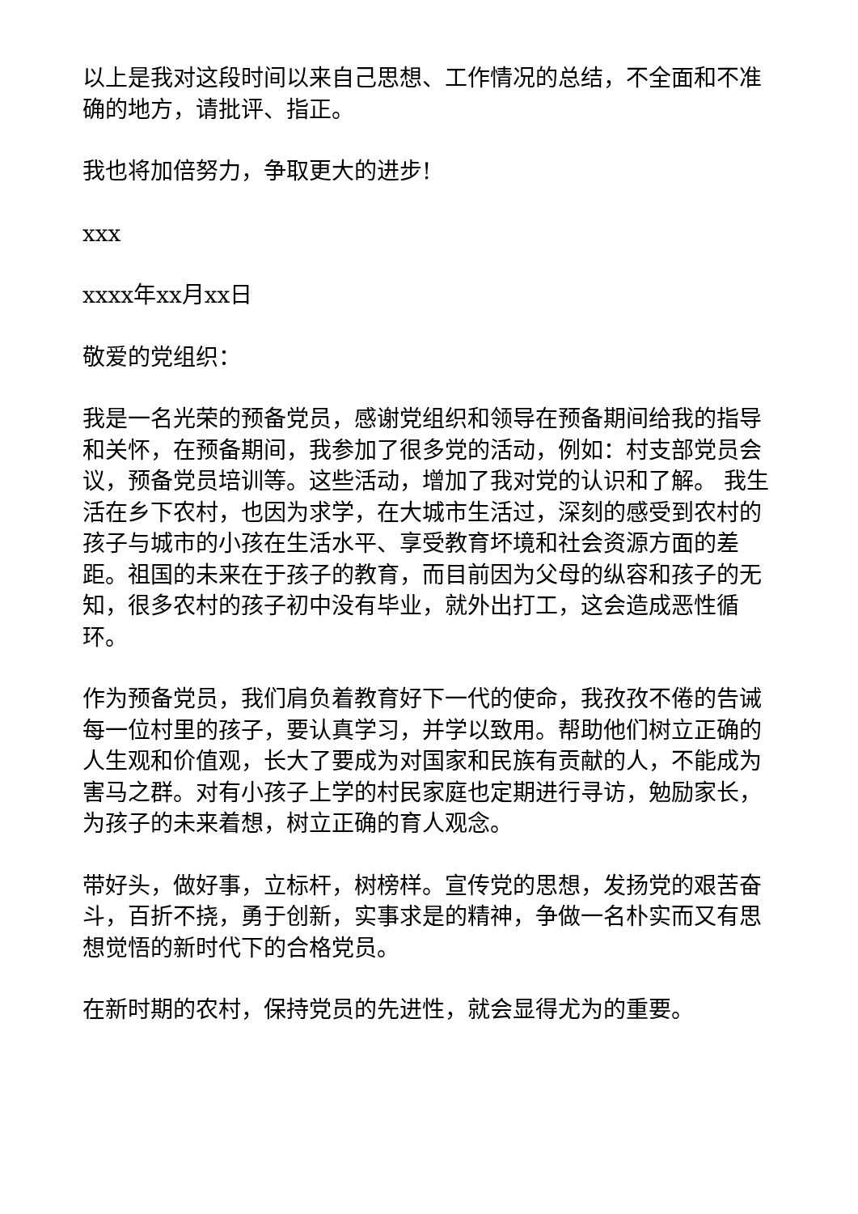以上是我对这段时间以来自己思想、工作情况的总结，不全面和不准确的地方，请批评、指正。
我也将加倍努力，争取更大的进步!
xxx
xxxx年xx月xx日
敬爱的党组织：
我是一名光荣的预备党员，感谢党组织和领导在预备期间给我的指导和关怀，在预备期间，我参加了很多党的活动，例如：村支部党员会议，预备党员培训等。这些活动，增加了我对党的认识和了解。 我生活在乡下农村，也因为求学，在大城市生活过，深刻的感受到农村的孩子与城市的小孩在生活水平、享受教育坏境和社会资源方面的差距。祖国的未来在于孩子的教育，而目前因为父母的纵容和孩子的无知，很多农村的孩子初中没有毕业，就外出打工，这会造成恶性循环。
作为预备党员，我们肩负着教育好下一代的使命，我孜孜不倦的告诫每一位村里的孩子，要认真学习，并学以致用。帮助他们树立正确的人生观和价值观，长大了要成为对国家和民族有贡献的人，不能成为害马之群。对有小孩子上学的村民家庭也定期进行寻访，勉励家长，为孩子的未来着想，树立正确的育人观念。
带好头，做好事，立标杆，树榜样。宣传党的思想，发扬党的艰苦奋斗，百折不挠，勇于创新，实事求是的精神，争做一名朴实而又有思想觉悟的新时代下的合格党员。
在新时期的农村，保持党员的先进性，就会显得尤为的重要。